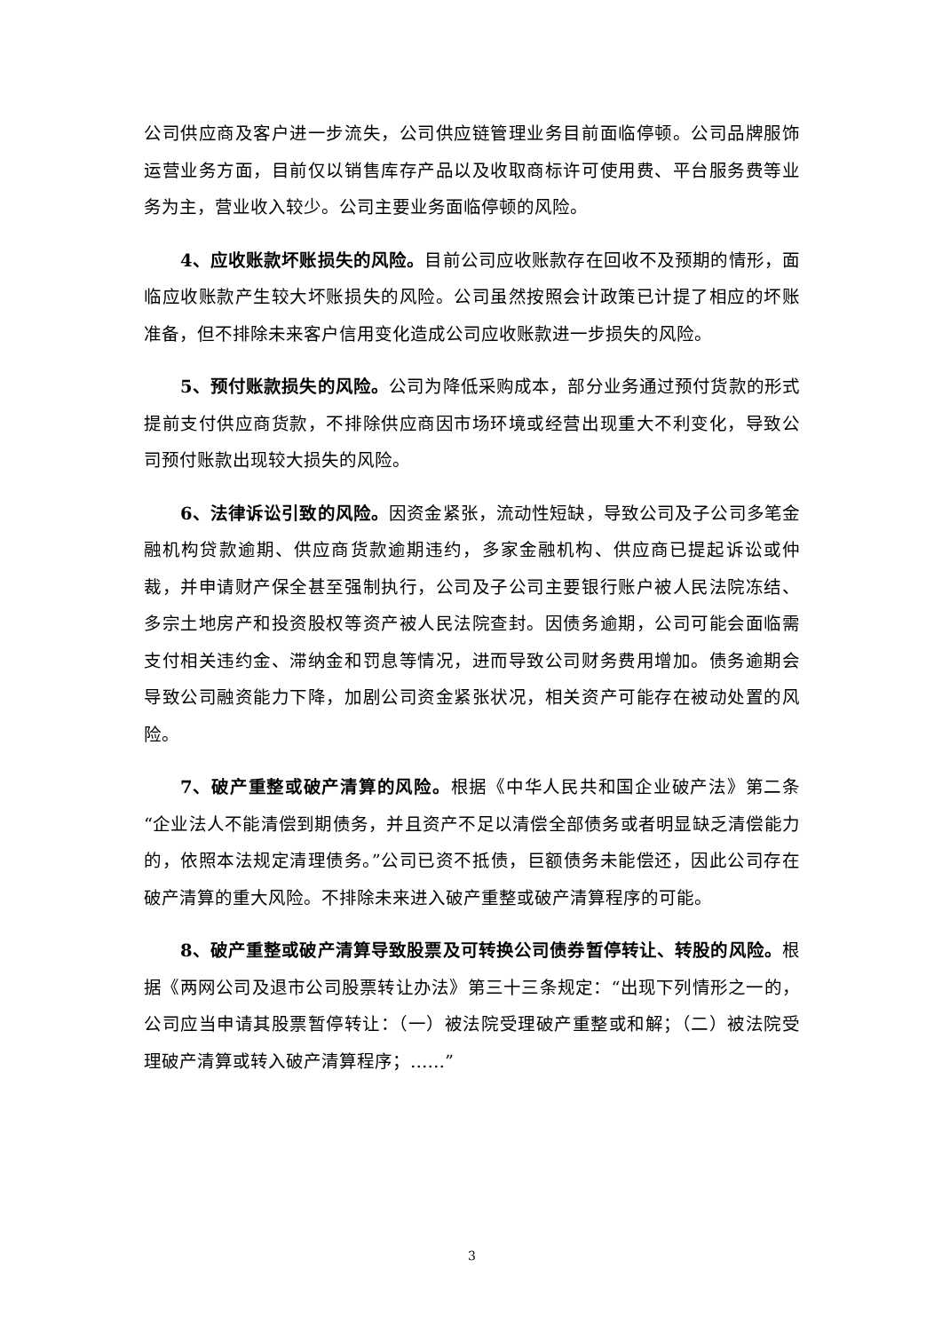公司供应商及客户进一步流失，公司供应链管理业务目前面临停顿。公司品牌服饰运营业务方面，目前仅以销售库存产品以及收取商标许可使用费、平台服务费等业务为主，营业收入较少。公司主要业务面临停顿的风险。
4、应收账款坏账损失的风险。目前公司应收账款存在回收不及预期的情形，面临应收账款产生较大坏账损失的风险。公司虽然按照会计政策已计提了相应的坏账准备，但不排除未来客户信用变化造成公司应收账款进一步损失的风险。
5、预付账款损失的风险。公司为降低采购成本，部分业务通过预付货款的形式提前支付供应商货款，不排除供应商因市场环境或经营出现重大不利变化，导致公司预付账款出现较大损失的风险。
6、法律诉讼引致的风险。因资金紧张，流动性短缺，导致公司及子公司多笔金融机构贷款逾期、供应商货款逾期违约，多家金融机构、供应商已提起诉讼或仲裁，并申请财产保全甚至强制执行，公司及子公司主要银行账户被人民法院冻结、多宗土地房产和投资股权等资产被人民法院查封。因债务逾期，公司可能会面临需支付相关违约金、滞纳金和罚息等情况，进而导致公司财务费用增加。债务逾期会导致公司融资能力下降，加剧公司资金紧张状况，相关资产可能存在被动处置的风险。
7、破产重整或破产清算的风险。根据《中华人民共和国企业破产法》第二条“企业法人不能清偿到期债务，并且资产不足以清偿全部债务或者明显缺乏清偿能力的，依照本法规定清理债务。”公司已资不抵债，巨额债务未能偿还，因此公司存在破产清算的重大风险。不排除未来进入破产重整或破产清算程序的可能。
8、破产重整或破产清算导致股票及可转换公司债券暂停转让、转股的风险。根据《两网公司及退市公司股票转让办法》第三十三条规定：“出现下列情形之一的，公司应当申请其股票暂停转让：（一）被法院受理破产重整或和解；（二）被法院受理破产清算或转入破产清算程序；……”
3